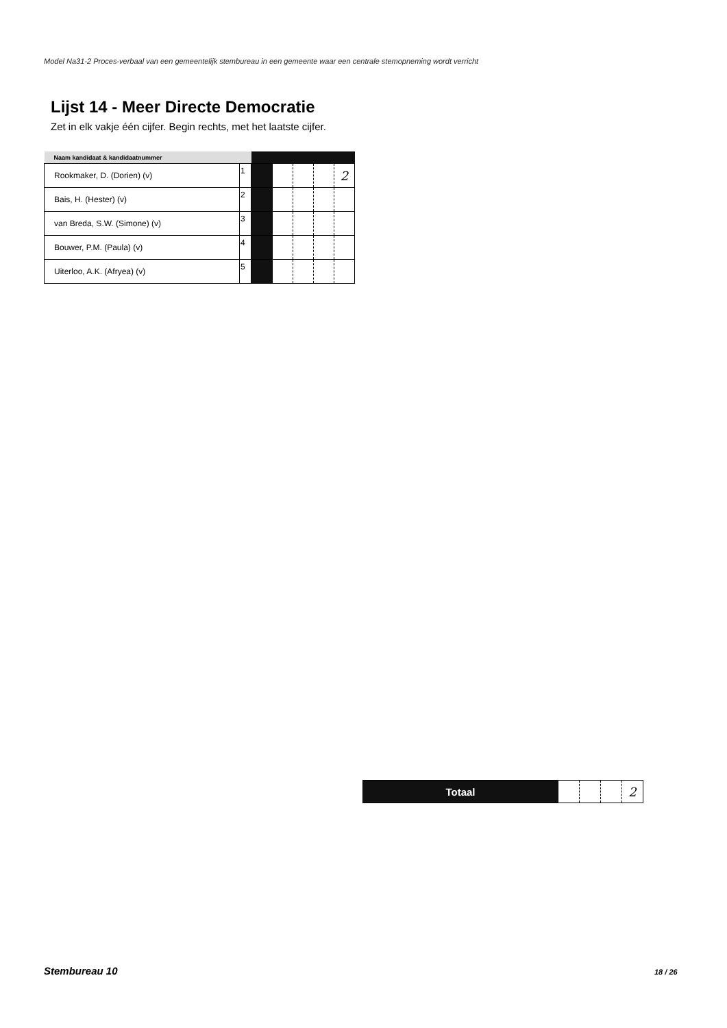Model Na31-2 Proces-verbaal van een gemeentelijk stembureau in een gemeente waar een centrale stemopneming wordt verricht
Lijst 14 - Meer Directe Democratie
Zet in elk vakje één cijfer. Begin rechts, met het laatste cijfer.
| Naam kandidaat & kandidaatnummer | | | | | | |
| --- | --- | --- | --- | --- | --- | --- |
| Rookmaker, D. (Dorien) (v) | 1 | | | | | 2 |
| Bais, H. (Hester) (v) | 2 | | | | | |
| van Breda, S.W. (Simone) (v) | 3 | | | | | |
| Bouwer, P.M. (Paula) (v) | 4 | | | | | |
| Uiterloo, A.K. (Afryea) (v) | 5 | | | | | |
| Totaal | | | | 2 |
Stembureau 10 18 / 26